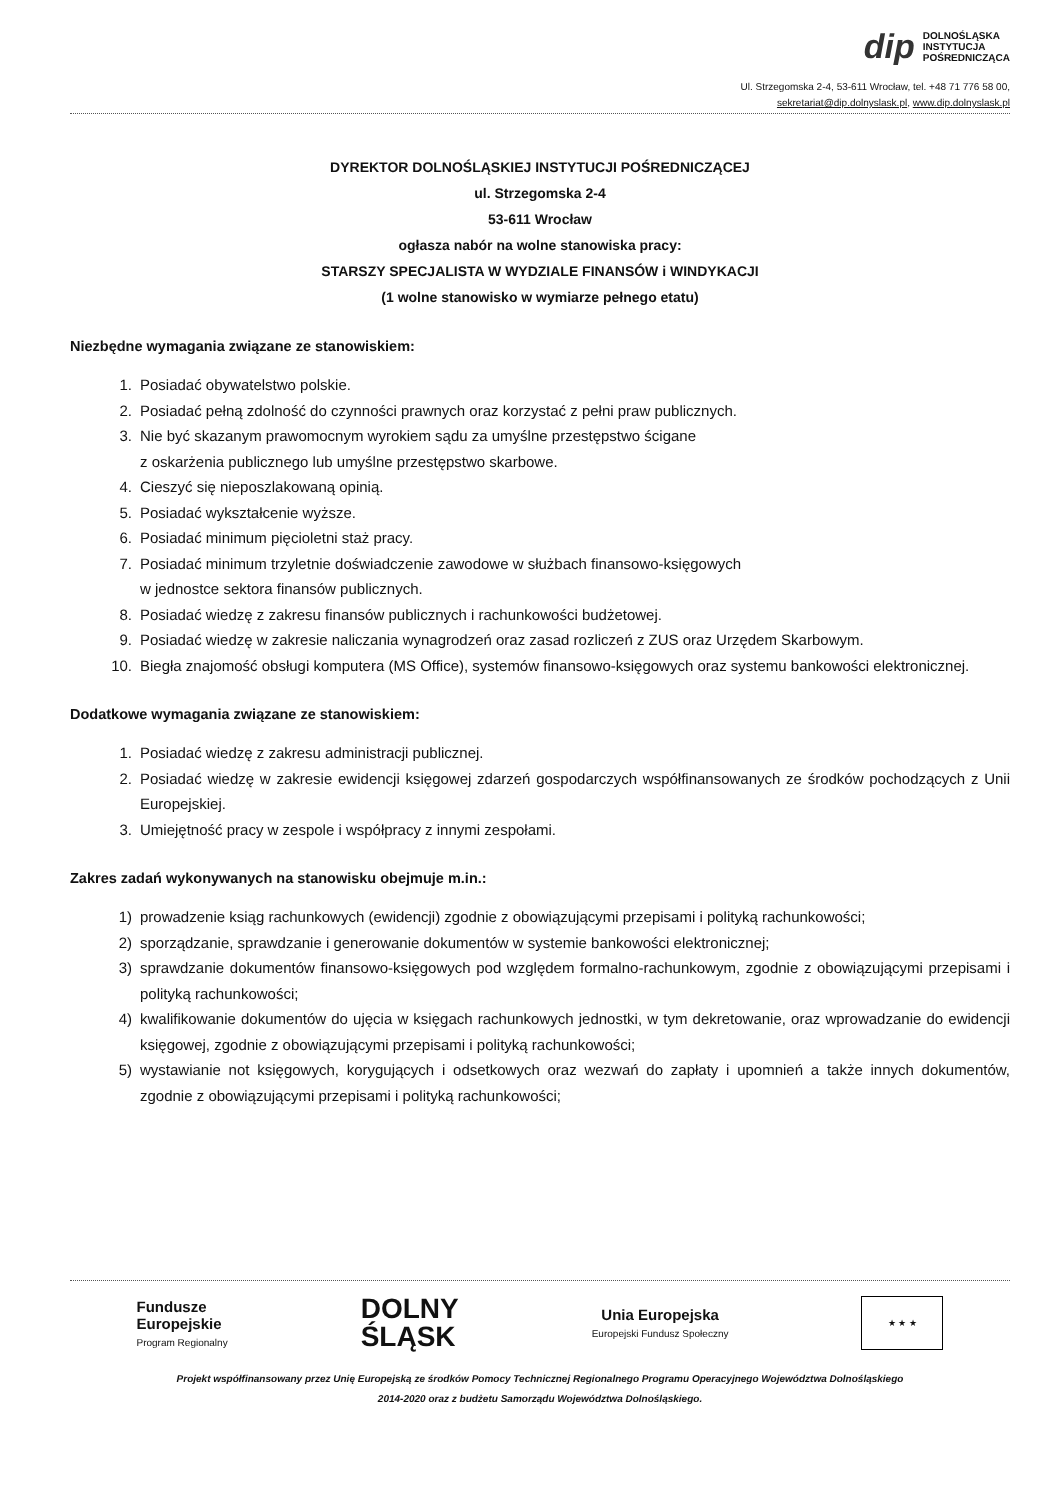dip DOLNOŚLĄSKA
INSTYTUCJA
POŚREDNICZĄCA
Ul. Strzegomska 2-4, 53-611 Wrocław, tel. +48 71 776 58 00,
sekretariat@dip.dolnyslask.pl, www.dip.dolnyslask.pl
DYREKTOR DOLNOŚLĄSKIEJ INSTYTUCJI POŚREDNICZĄCEJ
ul. Strzegomska 2-4
53-611 Wrocław
ogłasza nabór na wolne stanowiska pracy:
STARSZY SPECJALISTA W WYDZIALE FINANSÓW i WINDYKACJI
(1 wolne stanowisko w wymiarze pełnego etatu)
Niezbędne wymagania związane ze stanowiskiem:
1. Posiadać obywatelstwo polskie.
2. Posiadać pełną zdolność do czynności prawnych oraz korzystać z pełni praw publicznych.
3. Nie być skazanym prawomocnym wyrokiem sądu za umyślne przestępstwo ścigane
z oskarżenia publicznego lub umyślne przestępstwo skarbowe.
4. Cieszyć się nieposzlakowaną opinią.
5. Posiadać wykształcenie wyższe.
6. Posiadać minimum pięcioletni staż pracy.
7. Posiadać minimum trzyletnie doświadczenie zawodowe w służbach finansowo-księgowych
w jednostce sektora finansów publicznych.
8. Posiadać wiedzę z zakresu finansów publicznych i rachunkowości budżetowej.
9. Posiadać wiedzę w zakresie naliczania wynagrodzeń oraz zasad rozliczeń z ZUS oraz Urzędem Skarbowym.
10. Biegła znajomość obsługi komputera (MS Office), systemów finansowo-księgowych oraz systemu bankowości elektronicznej.
Dodatkowe wymagania związane ze stanowiskiem:
1. Posiadać wiedzę z zakresu administracji publicznej.
2. Posiadać wiedzę w zakresie ewidencji księgowej zdarzeń gospodarczych współfinansowanych ze środków pochodzących z Unii Europejskiej.
3. Umiejętność pracy w zespole i współpracy z innymi zespołami.
Zakres zadań wykonywanych na stanowisku obejmuje m.in.:
1) prowadzenie ksiąg rachunkowych (ewidencji) zgodnie z obowiązującymi przepisami i polityką rachunkowości;
2) sporządzanie, sprawdzanie i generowanie dokumentów w systemie bankowości elektronicznej;
3) sprawdzanie dokumentów finansowo-księgowych pod względem formalno-rachunkowym, zgodnie z obowiązującymi przepisami i polityką rachunkowości;
4) kwalifikowanie dokumentów do ujęcia w księgach rachunkowych jednostki, w tym dekretowanie, oraz wprowadzanie do ewidencji księgowej, zgodnie z obowiązującymi przepisami i polityką rachunkowości;
5) wystawianie not księgowych, korygujących i odsetkowych oraz wezwań do zapłaty i upomnień a także innych dokumentów, zgodnie z obowiązującymi przepisami i polityką rachunkowości;
Fundusze
Europejskie
Program Regionalny
DOLNY
ŚLĄSK
Unia Europejska
Europejski Fundusz Społeczny
★ ★ ★
Projekt współfinansowany przez Unię Europejską ze środków Pomocy Technicznej Regionalnego Programu Operacyjnego Województwa Dolnośląskiego
2014-2020 oraz z budżetu Samorządu Województwa Dolnośląskiego.